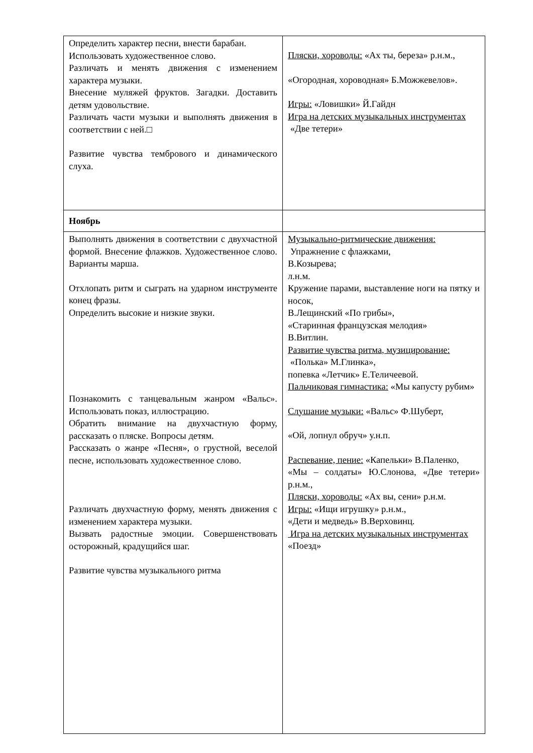| Определить характер песни, внести барабан. Использовать художественное слово. Различать и менять движения с изменением характера музыки. Внесение муляжей фруктов. Загадки. Доставить детям удовольствие. Различать части музыки и выполнять движения в соответствии с ней.□ Развитие чувства тембрового и динамического слуха. | Пляски, хороводы: «Ах ты, береза» р.н.м., «Огородная, хороводная» Б.Можжевелов». Игры: «Ловишки» Й.Гайдн Игра на детских музыкальных инструментах «Две тетери» |
| Ноябрь | |
| Выполнять движения в соответствии с двухчастной формой. Внесение флажков. Художественное слово. Варианты марша. Отхлопать ритм и сыграть на ударном инструменте конец фразы. Определить высокие и низкие звуки. Познакомить с танцевальным жанром «Вальс». Использовать показ, иллюстрацию. Обратить внимание на двухчастную форму, рассказать о пляске. Вопросы детям. Рассказать о жанре «Песня», о грустной, веселой песне, использовать художественное слово. Различать двухчастную форму, менять движения с изменением характера музыки. Вызвать радостные эмоции. Совершенствовать осторожный, крадущийся шаг. Развитие чувства музыкального ритма | Музыкально-ритмические движения: Упражнение с флажками, В.Козырева; л.н.м. Кружение парами, выставление ноги на пятку и носок, В.Лещинский «По грибы», «Старинная французская мелодия» В.Витлин. Развитие чувства ритма, музицирование: «Полька» М.Глинка», попевка «Летчик» Е.Теличеевой. Пальчиковая гимнастика: «Мы капусту рубим» Слушание музыки: «Вальс» Ф.Шуберт, «Ой, лопнул обруч» у.н.п. Распевание, пение: «Капельки» В.Паленко, «Мы – солдаты» Ю.Слонова, «Две тетери» р.н.м., Пляски, хороводы: «Ах вы, сени» р.н.м. Игры: «Ищи игрушку» р.н.м., «Дети и медведь» В.Верховинц. Игра на детских музыкальных инструментах «Поезд» |